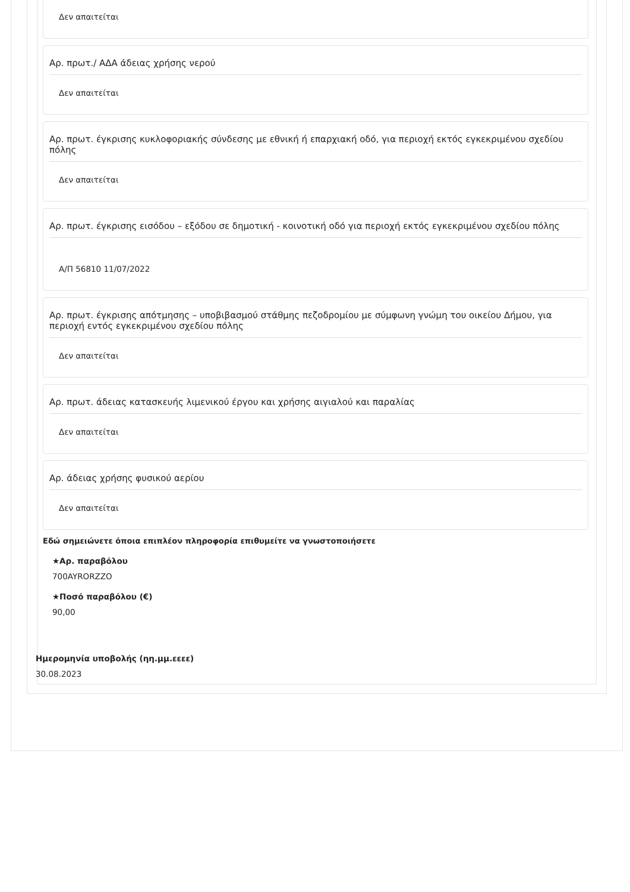Δεν απαιτείται
Αρ. πρωτ./ ΑΔΑ άδειας χρήσης νερού
Δεν απαιτείται
Αρ. πρωτ. έγκρισης κυκλοφοριακής σύνδεσης με εθνική ή επαρχιακή οδό, για περιοχή εκτός εγκεκριμένου σχεδίου πόλης
Δεν απαιτείται
Αρ. πρωτ. έγκρισης εισόδου – εξόδου σε δημοτική - κοινοτική οδό για περιοχή εκτός εγκεκριμένου σχεδίου πόλης
Α/Π 56810 11/07/2022
Αρ. πρωτ. έγκρισης απότμησης – υποβιβασμού στάθμης πεζοδρομίου με σύμφωνη γνώμη του οικείου Δήμου, για περιοχή εντός εγκεκριμένου σχεδίου πόλης
Δεν απαιτείται
Αρ. πρωτ. άδειας κατασκευής λιμενικού έργου και χρήσης αιγιαλού και παραλίας
Δεν απαιτείται
Αρ. άδειας χρήσης φυσικού αερίου
Δεν απαιτείται
Εδώ σημειώνετε όποια επιπλέον πληροφορία επιθυμείτε να γνωστοποιήσετε
★Αρ. παραβόλου
700AYRORZZO
★Ποσό παραβόλου (€)
90,00
Ημερομηνία υποβολής (ηη.μμ.εεεε)
30.08.2023